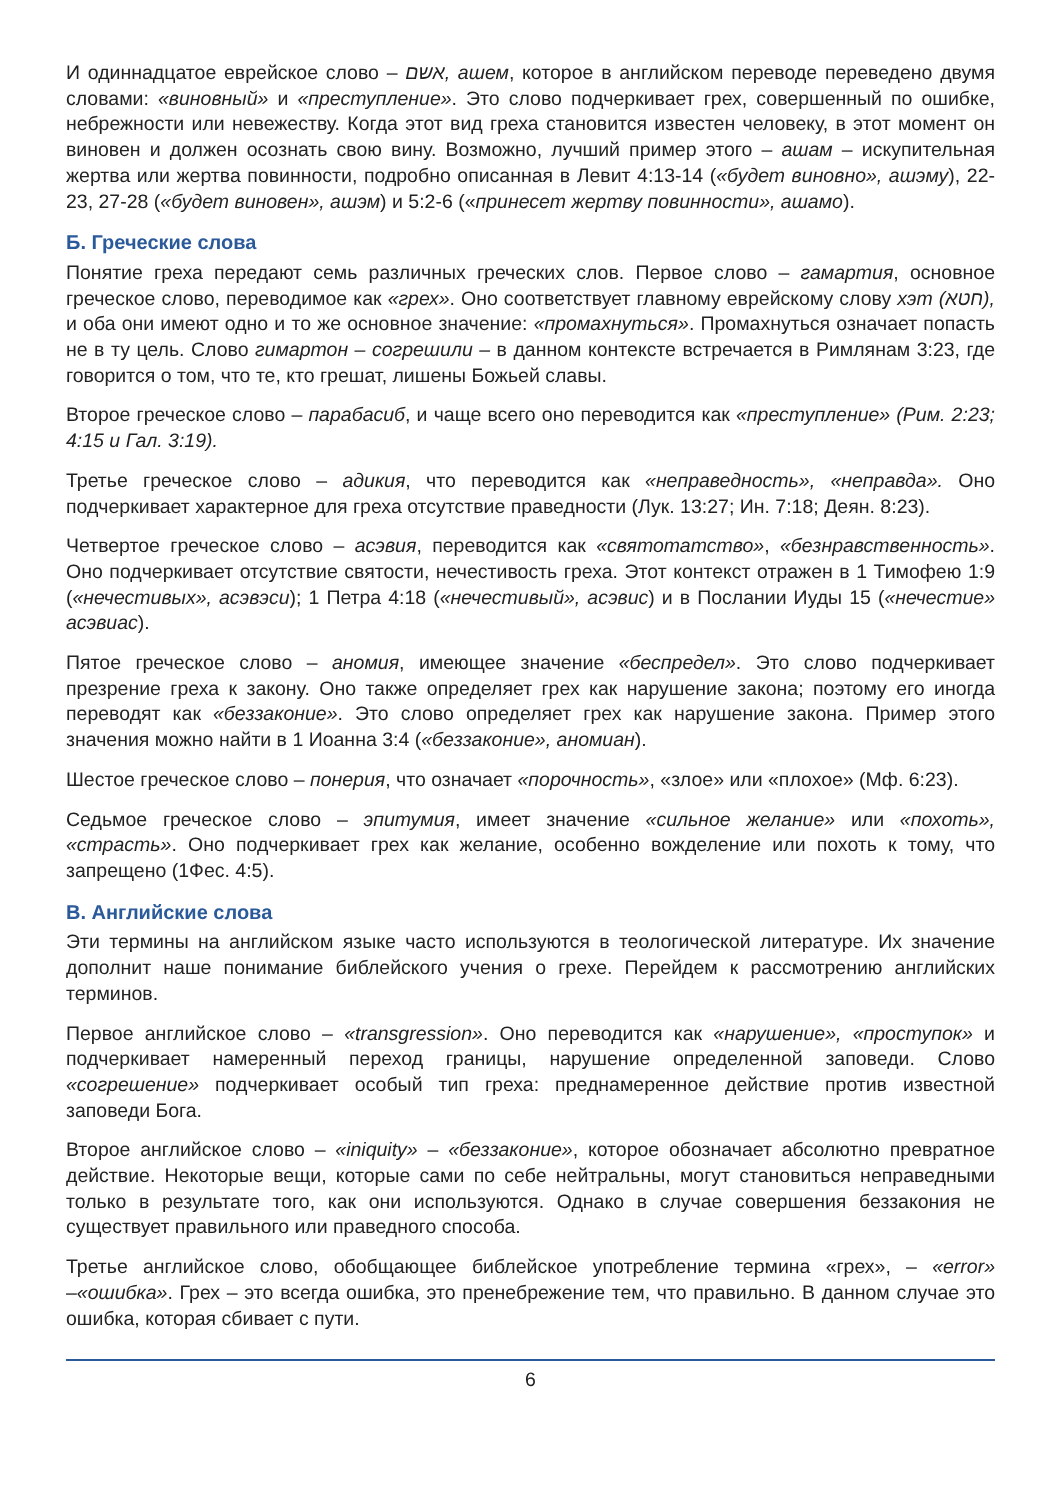И одиннадцатое еврейское слово – אשם, ашем, которое в английском переводе переведено двумя словами: «виновный» и «преступление». Это слово подчеркивает грех, совершенный по ошибке, небрежности или невежеству. Когда этот вид греха становится известен человеку, в этот момент он виновен и должен осознать свою вину. Возможно, лучший пример этого – ашам – искупительная жертва или жертва повинности, подробно описанная в Левит 4:13-14 («будет виновно», ашэму), 22-23, 27-28 («будет виновен», ашэм) и 5:2-6 («принесет жертву повинности», ашамо).
Б. Греческие слова
Понятие греха передают семь различных греческих слов. Первое слово – гамартия, основное греческое слово, переводимое как «грех». Оно соответствует главному еврейскому слову хэт (חטא), и оба они имеют одно и то же основное значение: «промахнуться». Промахнуться означает попасть не в ту цель. Слово гимартон – согрешили – в данном контексте встречается в Римлянам 3:23, где говорится о том, что те, кто грешат, лишены Божьей славы.
Второе греческое слово – парабасиб, и чаще всего оно переводится как «преступление» (Рим. 2:23; 4:15 и Гал. 3:19).
Третье греческое слово – адикия, что переводится как «неправедность», «неправда». Оно подчеркивает характерное для греха отсутствие праведности (Лук. 13:27; Ин. 7:18; Деян. 8:23).
Четвертое греческое слово – асэвия, переводится как «святотатство», «безнравственность». Оно подчеркивает отсутствие святости, нечестивость греха. Этот контекст отражен в 1 Тимофею 1:9 («нечестивых», асэвэси); 1 Петра 4:18 («нечестивый», асэвис) и в Послании Иуды 15 («нечестие» асэвиас).
Пятое греческое слово – аномия, имеющее значение «беспредел». Это слово подчеркивает презрение греха к закону. Оно также определяет грех как нарушение закона; поэтому его иногда переводят как «беззаконие». Это слово определяет грех как нарушение закона. Пример этого значения можно найти в 1 Иоанна 3:4 («беззаконие», аномиан).
Шестое греческое слово – понерия, что означает «порочность», «злое» или «плохое» (Мф. 6:23).
Седьмое греческое слово – эпитумия, имеет значение «сильное желание» или «похоть», «страсть». Оно подчеркивает грех как желание, особенно вожделение или похоть к тому, что запрещено (1Фес. 4:5).
В. Английские слова
Эти термины на английском языке часто используются в теологической литературе. Их значение дополнит наше понимание библейского учения о грехе. Перейдем к рассмотрению английских терминов.
Первое английское слово – «transgression». Оно переводится как «нарушение», «проступок» и подчеркивает намеренный переход границы, нарушение определенной заповеди. Слово «согрешение» подчеркивает особый тип греха: преднамеренное действие против известной заповеди Бога.
Второе английское слово – «iniquity» – «беззаконие», которое обозначает абсолютно превратное действие. Некоторые вещи, которые сами по себе нейтральны, могут становиться неправедными только в результате того, как они используются. Однако в случае совершения беззакония не существует правильного или праведного способа.
Третье английское слово, обобщающее библейское употребление термина «грех», – «error» –«ошибка». Грех – это всегда ошибка, это пренебрежение тем, что правильно. В данном случае это ошибка, которая сбивает с пути.
6